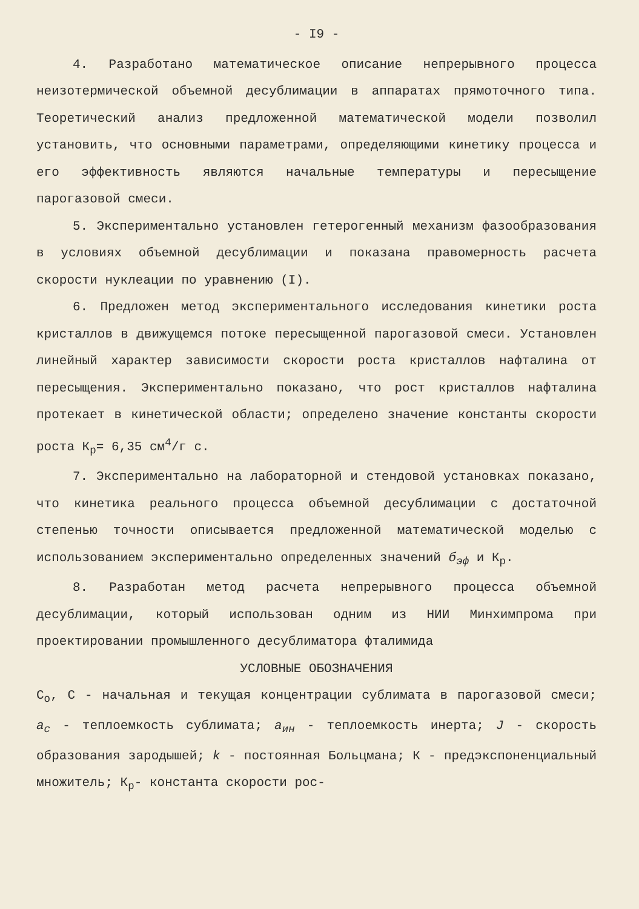- I9 -
4. Разработано математическое описание непрерывного процесса неизотермической объемной десублимации в аппаратах прямоточного типа. Теоретический анализ предложенной математической модели позволил установить, что основными параметрами, определяющими кинетику процесса и его эффективность являются начальные температуры и пересыщение парогазовой смеси.
5. Экспериментально установлен гетерогенный механизм фазообразования в условиях объемной десублимации и показана правомерность расчета скорости нуклеации по уравнению (I).
6. Предложен метод экспериментального исследования кинетики роста кристаллов в движущемся потоке пересыщенной парогазовой смеси. Установлен линейный характер зависимости скорости роста кристаллов нафталина от пересыщения. Экспериментально показано, что рост кристаллов нафталина протекает в кинетической области; определено значение константы скорости роста К<sub>р</sub>= 6,35 см<sup>4</sup>/г с.
7. Экспериментально на лабораторной и стендовой установках показано, что кинетика реального процесса объемной десублимации с достаточной степенью точности описывается предложенной математической моделью с использованием экспериментально определенных значений б<sub>эф</sub> и К<sub>р</sub>.
8. Разработан метод расчета непрерывного процесса объемной десублимации, который использован одним из НИИ Минхимпрома при проектировании промышленного десублиматора фталимида
УСЛОВНЫЕ ОБОЗНАЧЕНИЯ
С<sub>о</sub>, С - начальная и текущая концентрации сублимата в парогазовой смеси; a<sub>c</sub> - теплоемкость сублимата; a<sub>ин</sub> - теплоемкость инерта; J - скорость образования зародышей; k - постоянная Больцмана; К - предэкспоненциальный множитель; К<sub>р</sub>- константа скорости рос-